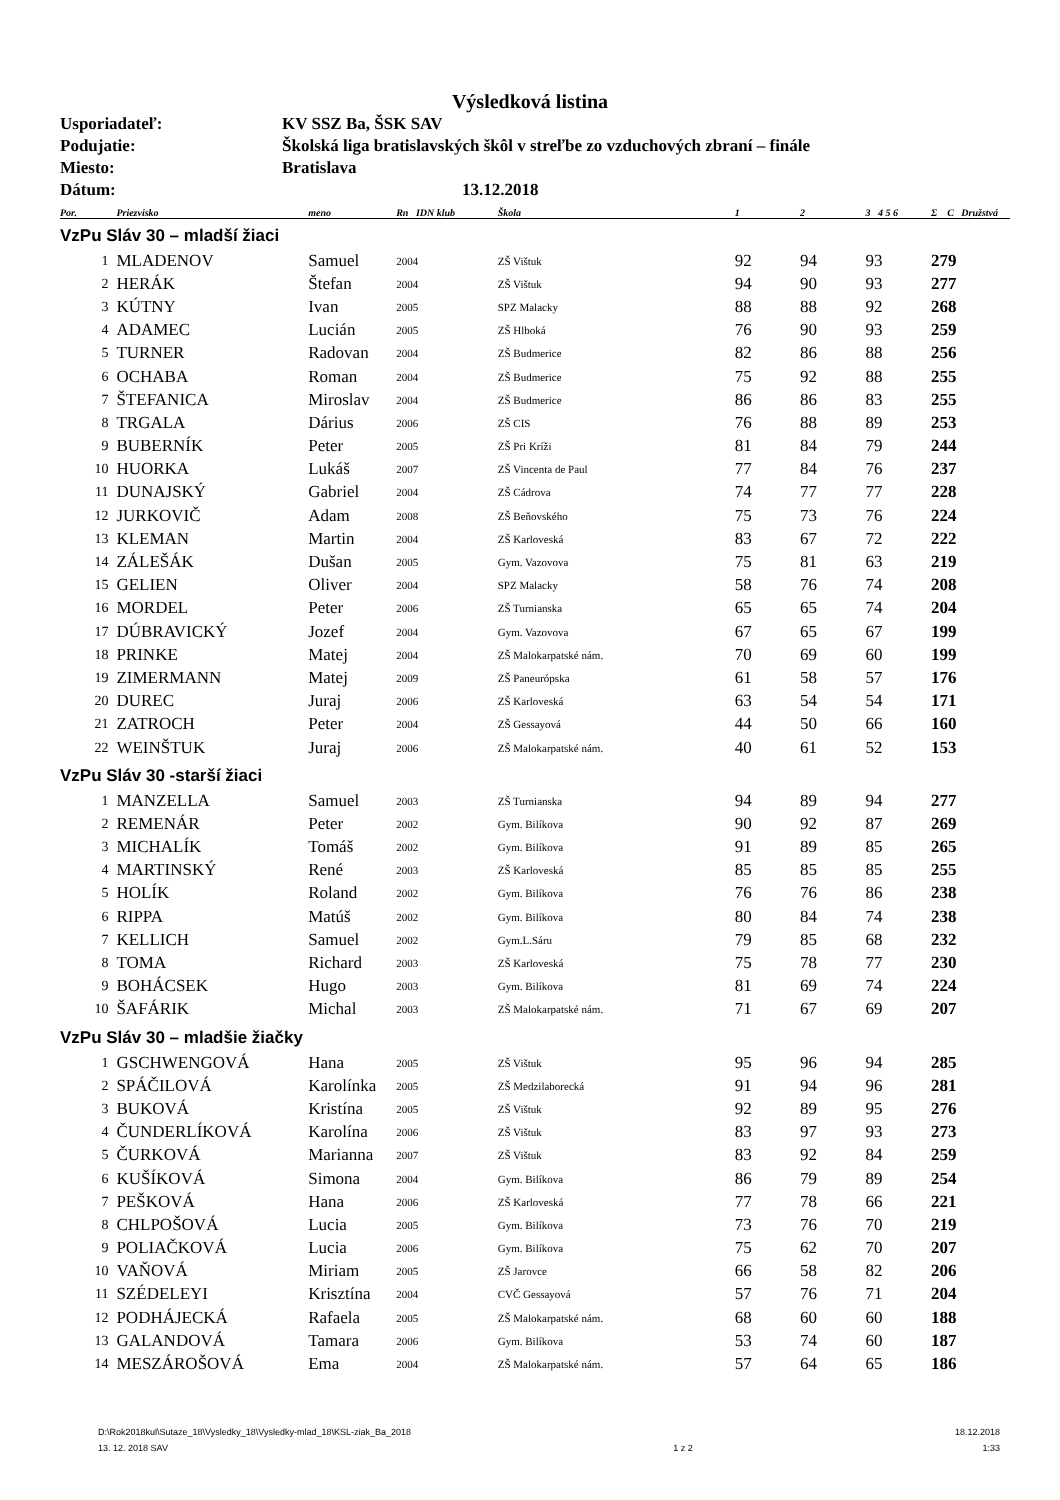Výsledková listina
Usporiadateľ: KV SSZ Ba, ŠSK SAV
Podujatie: Školská liga bratislavských škôl v streľbe zo vzduchových zbraní – finále
Miesto: Bratislava
Dátum: 13.12.2018
| Por. | Priezvisko | meno | Rn IDN klub | Škola | 1 | 2 | 3 4 5 6 | Σ C Družstvá |
| --- | --- | --- | --- | --- | --- | --- | --- | --- |
| VzPu Sláv 30 – mladší žiaci | | | | | | | | |
| 1 | MLADENOV | Samuel | 2004 | ZŠ Vištuk | 92 | 94 | 93 | 279 |
| 2 | HERÁK | Štefan | 2004 | ZŠ Vištuk | 94 | 90 | 93 | 277 |
| 3 | KÚTNY | Ivan | 2005 | SPZ Malacky | 88 | 88 | 92 | 268 |
| 4 | ADAMEC | Lucián | 2005 | ZŠ Hlboká | 76 | 90 | 93 | 259 |
| 5 | TURNER | Radovan | 2004 | ZŠ Budmerice | 82 | 86 | 88 | 256 |
| 6 | OCHABA | Roman | 2004 | ZŠ Budmerice | 75 | 92 | 88 | 255 |
| 7 | ŠTEFANICA | Miroslav | 2004 | ZŠ Budmerice | 86 | 86 | 83 | 255 |
| 8 | TRGALA | Dárius | 2006 | ZŠ CIS | 76 | 88 | 89 | 253 |
| 9 | BUBERNÍK | Peter | 2005 | ZŠ Pri Kríži | 81 | 84 | 79 | 244 |
| 10 | HUORKA | Lukáš | 2007 | ZŠ Vincenta de Paul | 77 | 84 | 76 | 237 |
| 11 | DUNAJSKÝ | Gabriel | 2004 | ZŠ Cádrova | 74 | 77 | 77 | 228 |
| 12 | JURKOVIČ | Adam | 2008 | ZŠ Beňovského | 75 | 73 | 76 | 224 |
| 13 | KLEMAN | Martin | 2004 | ZŠ Karloveská | 83 | 67 | 72 | 222 |
| 14 | ZÁLEŠÁK | Dušan | 2005 | Gym. Vazovova | 75 | 81 | 63 | 219 |
| 15 | GELIEN | Oliver | 2004 | SPZ Malacky | 58 | 76 | 74 | 208 |
| 16 | MORDEL | Peter | 2006 | ZŠ Turnianska | 65 | 65 | 74 | 204 |
| 17 | DÚBRAVICKÝ | Jozef | 2004 | Gym. Vazovova | 67 | 65 | 67 | 199 |
| 18 | PRINKE | Matej | 2004 | ZŠ Malokarpatské nám. | 70 | 69 | 60 | 199 |
| 19 | ZIMERMANN | Matej | 2009 | ZŠ Paneurópska | 61 | 58 | 57 | 176 |
| 20 | DUREC | Juraj | 2006 | ZŠ Karloveská | 63 | 54 | 54 | 171 |
| 21 | ZATROCH | Peter | 2004 | ZŠ Gessayová | 44 | 50 | 66 | 160 |
| 22 | WEINŠTUK | Juraj | 2006 | ZŠ Malokarpatské nám. | 40 | 61 | 52 | 153 |
| VzPu Sláv 30 -starší žiaci | | | | | | | | |
| 1 | MANZELLA | Samuel | 2003 | ZŠ Turnianska | 94 | 89 | 94 | 277 |
| 2 | REMENÁR | Peter | 2002 | Gym. Bilíkova | 90 | 92 | 87 | 269 |
| 3 | MICHALÍK | Tomáš | 2002 | Gym. Bilíkova | 91 | 89 | 85 | 265 |
| 4 | MARTINSKÝ | René | 2003 | ZŠ Karloveská | 85 | 85 | 85 | 255 |
| 5 | HOLÍK | Roland | 2002 | Gym. Bilíkova | 76 | 76 | 86 | 238 |
| 6 | RIPPA | Matúš | 2002 | Gym. Bilíkova | 80 | 84 | 74 | 238 |
| 7 | KELLICH | Samuel | 2002 | Gym.L.Sáru | 79 | 85 | 68 | 232 |
| 8 | TOMA | Richard | 2003 | ZŠ Karloveská | 75 | 78 | 77 | 230 |
| 9 | BOHÁCSEK | Hugo | 2003 | Gym. Bilíkova | 81 | 69 | 74 | 224 |
| 10 | ŠAFÁRIK | Michal | 2003 | ZŠ Malokarpatské nám. | 71 | 67 | 69 | 207 |
| VzPu Sláv 30 – mladšie žiačky | | | | | | | | |
| 1 | GSCHWENGOVÁ | Hana | 2005 | ZŠ Vištuk | 95 | 96 | 94 | 285 |
| 2 | SPÁČILOVÁ | Karolínka | 2005 | ZŠ Medzilaborecká | 91 | 94 | 96 | 281 |
| 3 | BUKOVÁ | Kristína | 2005 | ZŠ Vištuk | 92 | 89 | 95 | 276 |
| 4 | ČUNDERLÍKOVÁ | Karolína | 2006 | ZŠ Vištuk | 83 | 97 | 93 | 273 |
| 5 | ČURKOVÁ | Marianna | 2007 | ZŠ Vištuk | 83 | 92 | 84 | 259 |
| 6 | KUŠÍKOVÁ | Simona | 2004 | Gym. Bilíkova | 86 | 79 | 89 | 254 |
| 7 | PEŠKOVÁ | Hana | 2006 | ZŠ Karloveská | 77 | 78 | 66 | 221 |
| 8 | CHLPOŠOVÁ | Lucia | 2005 | Gym. Bilíkova | 73 | 76 | 70 | 219 |
| 9 | POLIAČKOVÁ | Lucia | 2006 | Gym. Bilíkova | 75 | 62 | 70 | 207 |
| 10 | VAŇOVÁ | Miriam | 2005 | ZŠ Jarovce | 66 | 58 | 82 | 206 |
| 11 | SZÉDELEYI | Krisztína | 2004 | CVČ Gessayová | 57 | 76 | 71 | 204 |
| 12 | PODHÁJECKÁ | Rafaela | 2005 | ZŠ Malokarpatské nám. | 68 | 60 | 60 | 188 |
| 13 | GALANDOVÁ | Tamara | 2006 | Gym. Bilíkova | 53 | 74 | 60 | 187 |
| 14 | MESZÁROŠOVÁ | Ema | 2004 | ZŠ Malokarpatské nám. | 57 | 64 | 65 | 186 |
D:\Rok2018kul\Sutaze_18\Vysledky_18\Vysledky-mlad_18\KSL-ziak_Ba_2018
13. 12. 2018 SAV
1 z 2 18.12.2018
1:33